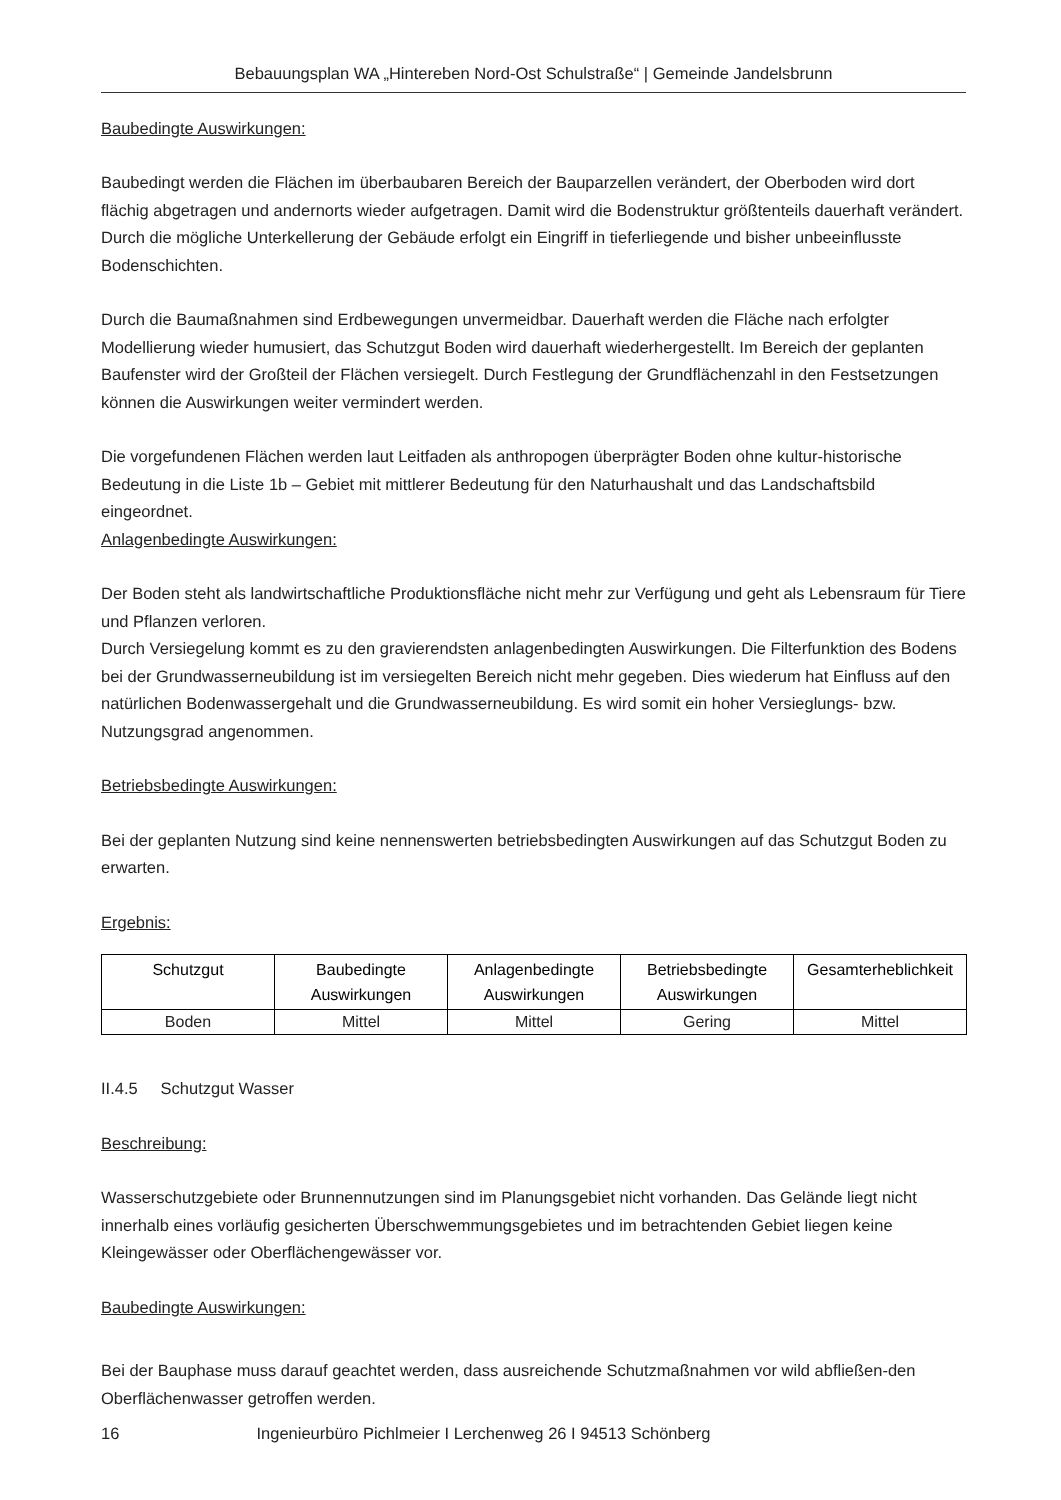Bebauungsplan WA „Hintereben Nord-Ost Schulstraße“ | Gemeinde Jandelsbrunn
Baubedingte Auswirkungen:
Baubedingt werden die Flächen im überbaubaren Bereich der Bauparzellen verändert, der Oberboden wird dort flächig abgetragen und andernorts wieder aufgetragen. Damit wird die Bodenstruktur größtenteils dauerhaft verändert. Durch die mögliche Unterkellerung der Gebäude erfolgt ein Eingriff in tieferliegende und bisher unbeeinflusste Bodenschichten.
Durch die Baumaßnahmen sind Erdbewegungen unvermeidbar. Dauerhaft werden die Fläche nach erfolgter Modellierung wieder humusiert, das Schutzgut Boden wird dauerhaft wiederhergestellt. Im Bereich der geplanten Baufenster wird der Großteil der Flächen versiegelt. Durch Festlegung der Grundflächenzahl in den Festsetzungen können die Auswirkungen weiter vermindert werden.
Die vorgefundenen Flächen werden laut Leitfaden als anthropogen überprägter Boden ohne kultur-historische Bedeutung in die Liste 1b – Gebiet mit mittlerer Bedeutung für den Naturhaushalt und das Landschaftsbild eingeordnet.
Anlagenbedingte Auswirkungen:
Der Boden steht als landwirtschaftliche Produktionsfläche nicht mehr zur Verfügung und geht als Lebensraum für Tiere und Pflanzen verloren.
Durch Versiegelung kommt es zu den gravierendsten anlagenbedingten Auswirkungen. Die Filterfunktion des Bodens bei der Grundwasserneubildung ist im versiegelten Bereich nicht mehr gegeben. Dies wiederum hat Einfluss auf den natürlichen Bodenwassergehalt und die Grundwasserneubildung. Es wird somit ein hoher Versieglungs- bzw. Nutzungsgrad angenommen.
Betriebsbedingte Auswirkungen:
Bei der geplanten Nutzung sind keine nennenswerten betriebsbedingten Auswirkungen auf das Schutzgut Boden zu erwarten.
Ergebnis:
| Schutzgut | Baubedingte Auswirkungen | Anlagenbedingte Auswirkungen | Betriebsbedingte Auswirkungen | Gesamterheblichkeit |
| --- | --- | --- | --- | --- |
| Boden | Mittel | Mittel | Gering | Mittel |
II.4.5 Schutzgut Wasser
Beschreibung:
Wasserschutzgebiete oder Brunnennutzungen sind im Planungsgebiet nicht vorhanden. Das Gelände liegt nicht innerhalb eines vorläufig gesicherten Überschwemmungsgebietes und im betrachtenden Gebiet liegen keine Kleingewässer oder Oberflächengewässer vor.
Baubedingte Auswirkungen:
Bei der Bauphase muss darauf geachtet werden, dass ausreichende Schutzmaßnahmen vor wild abfließen-den Oberflächenwasser getroffen werden.
16
Ingenieurbüro Pichlmeier I Lerchenweg 26 I 94513 Schönberg